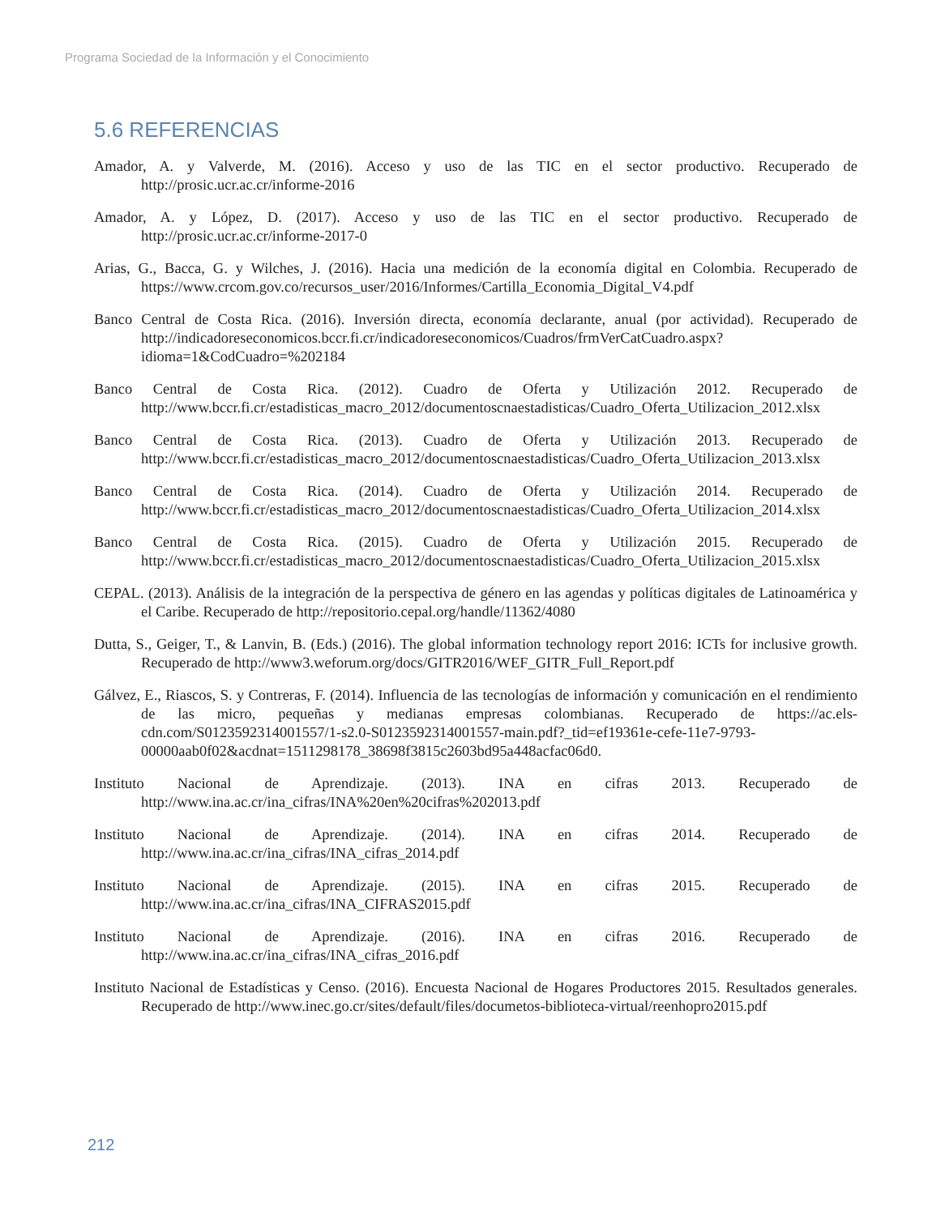Programa Sociedad de la Información y el Conocimiento
5.6 REFERENCIAS
Amador, A. y Valverde, M. (2016). Acceso y uso de las TIC en el sector productivo. Recuperado de http://prosic.ucr.ac.cr/informe-2016
Amador, A. y López, D. (2017). Acceso y uso de las TIC en el sector productivo. Recuperado de http://prosic.ucr.ac.cr/informe-2017-0
Arias, G., Bacca, G. y Wilches, J. (2016). Hacia una medición de la economía digital en Colombia. Recuperado de https://www.crcom.gov.co/recursos_user/2016/Informes/Cartilla_Economia_Digital_V4.pdf
Banco Central de Costa Rica. (2016). Inversión directa, economía declarante, anual (por actividad). Recuperado de http://indicadoreseconomicos.bccr.fi.cr/indicadoreseconomicos/Cuadros/frmVerCatCuadro.aspx?idioma=1&CodCuadro=%202184
Banco Central de Costa Rica. (2012). Cuadro de Oferta y Utilización 2012. Recuperado de http://www.bccr.fi.cr/estadisticas_macro_2012/documentoscnaestadisticas/Cuadro_Oferta_Utilizacion_2012.xlsx
Banco Central de Costa Rica. (2013). Cuadro de Oferta y Utilización 2013. Recuperado de http://www.bccr.fi.cr/estadisticas_macro_2012/documentoscnaestadisticas/Cuadro_Oferta_Utilizacion_2013.xlsx
Banco Central de Costa Rica. (2014). Cuadro de Oferta y Utilización 2014. Recuperado de http://www.bccr.fi.cr/estadisticas_macro_2012/documentoscnaestadisticas/Cuadro_Oferta_Utilizacion_2014.xlsx
Banco Central de Costa Rica. (2015). Cuadro de Oferta y Utilización 2015. Recuperado de http://www.bccr.fi.cr/estadisticas_macro_2012/documentoscnaestadisticas/Cuadro_Oferta_Utilizacion_2015.xlsx
CEPAL. (2013). Análisis de la integración de la perspectiva de género en las agendas y políticas digitales de Latinoamérica y el Caribe. Recuperado de http://repositorio.cepal.org/handle/11362/4080
Dutta, S., Geiger, T., & Lanvin, B. (Eds.) (2016). The global information technology report 2016: ICTs for inclusive growth. Recuperado de http://www3.weforum.org/docs/GITR2016/WEF_GITR_Full_Report.pdf
Gálvez, E., Riascos, S. y Contreras, F. (2014). Influencia de las tecnologías de información y comunicación en el rendimiento de las micro, pequeñas y medianas empresas colombianas. Recuperado de https://ac.els-cdn.com/S0123592314001557/1-s2.0-S0123592314001557-main.pdf?_tid=ef19361e-cefe-11e7-9793-00000aab0f02&acdnat=1511298178_38698f3815c2603bd95a448acfac06d0.
Instituto Nacional de Aprendizaje. (2013). INA en cifras 2013. Recuperado de http://www.ina.ac.cr/ina_cifras/INA%20en%20cifras%202013.pdf
Instituto Nacional de Aprendizaje. (2014). INA en cifras 2014. Recuperado de http://www.ina.ac.cr/ina_cifras/INA_cifras_2014.pdf
Instituto Nacional de Aprendizaje. (2015). INA en cifras 2015. Recuperado de http://www.ina.ac.cr/ina_cifras/INA_CIFRAS2015.pdf
Instituto Nacional de Aprendizaje. (2016). INA en cifras 2016. Recuperado de http://www.ina.ac.cr/ina_cifras/INA_cifras_2016.pdf
Instituto Nacional de Estadísticas y Censo. (2016). Encuesta Nacional de Hogares Productores 2015. Resultados generales. Recuperado de http://www.inec.go.cr/sites/default/files/documetos-biblioteca-virtual/reenhopro2015.pdf
212